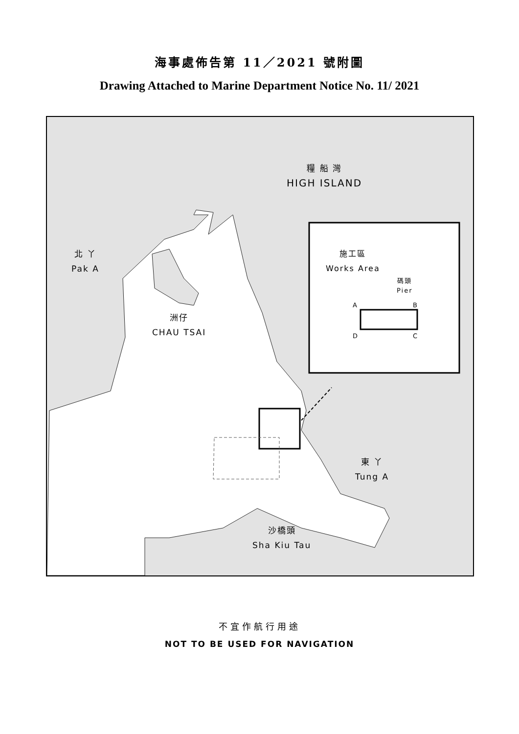海事處佈告第 11／2021 號附圖
Drawing Attached to Marine Department Notice No. 11/ 2021
糧 船 灣
HIGH ISLAND
北 丫
Pak A
洲仔
CHAU TSAI
施工區
Works Area
碼頭
Pier
A B
D C
東 丫
Tung A
沙橋頭
Sha Kiu Tau
不宜作航行用途
NOT TO BE USED FOR NAVIGATION